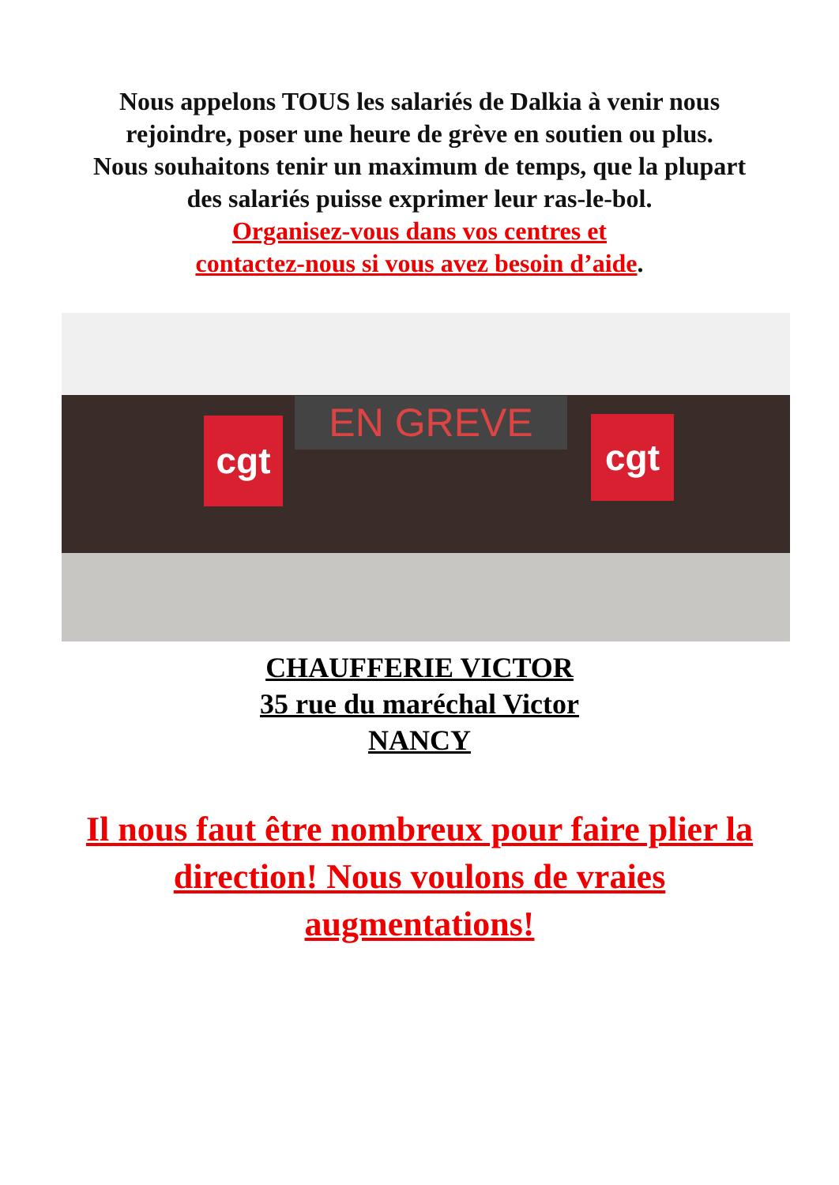Nous appelons TOUS les salariés de Dalkia à venir nous
rejoindre, poser une heure de grève en soutien ou plus.
Nous souhaitons tenir un maximum de temps, que la plupart
des salariés puisse exprimer leur ras-le-bol.
Organisez-vous dans vos centres et
contactez-nous si vous avez besoin d’aide.
EN GREVE
cgt cgt
CHAUFFERIE VICTOR
35 rue du maréchal Victor
NANCY
Il nous faut être nombreux pour faire plier la direction! Nous voulons de vraies augmentations!